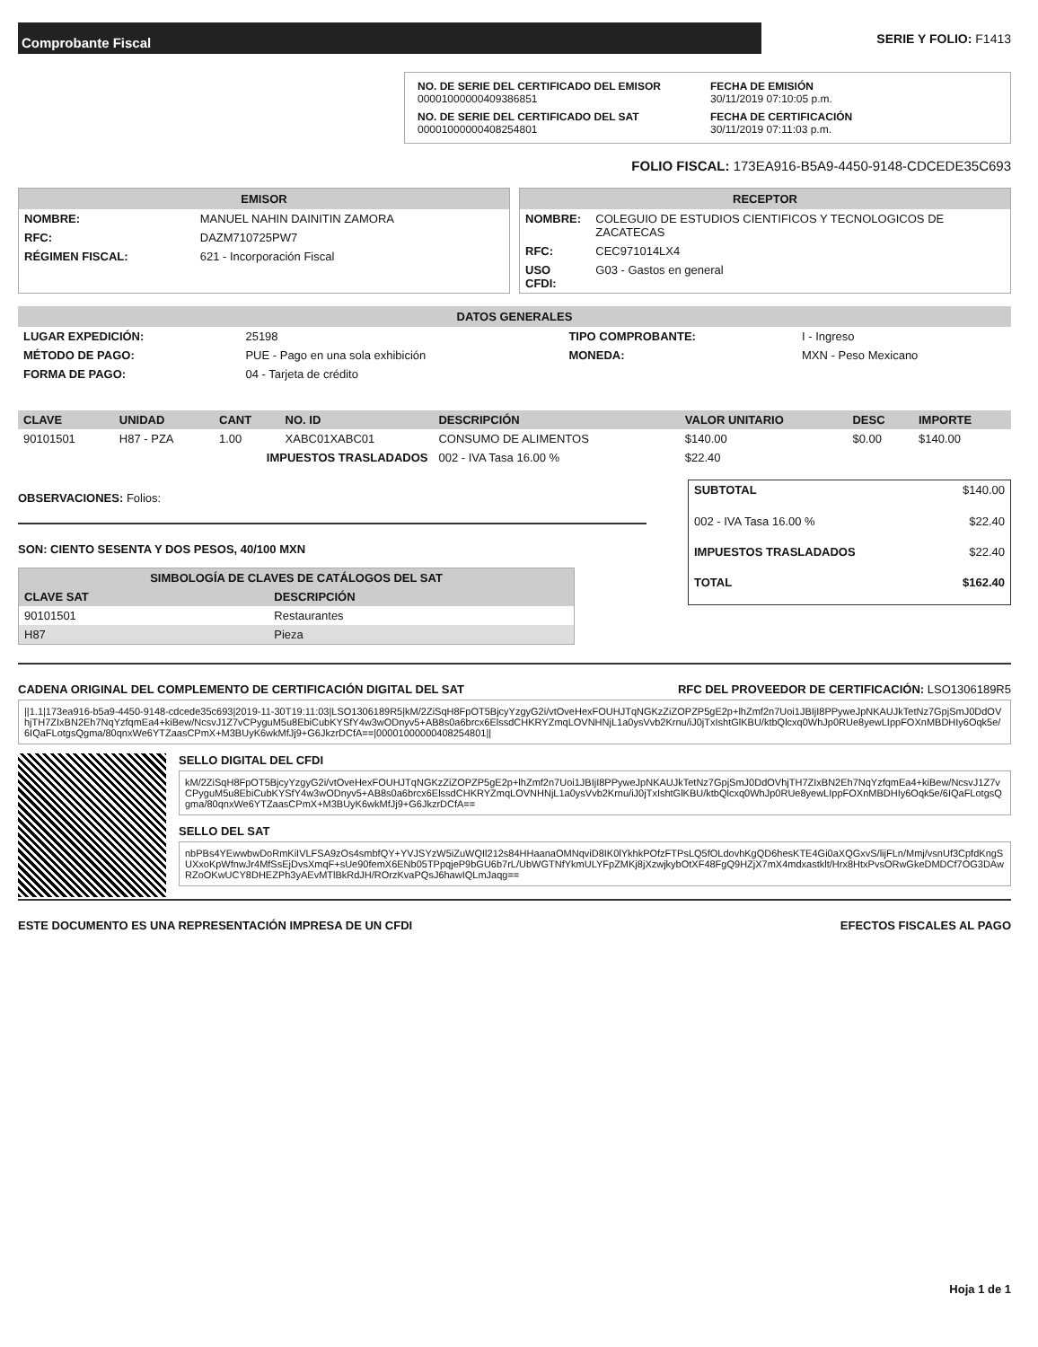Comprobante Fiscal
SERIE Y FOLIO: F1413
NO. DE SERIE DEL CERTIFICADO DEL EMISOR
00001000000409386851
FECHA DE EMISIÓN
30/11/2019 07:10:05 p.m.
NO. DE SERIE DEL CERTIFICADO DEL SAT
00001000000408254801
FECHA DE CERTIFICACIÓN
30/11/2019 07:11:03 p.m.
FOLIO FISCAL: 173EA916-B5A9-4450-9148-CDCEDE35C693
EMISOR
| NOMBRE: | MANUEL NAHIN DAINITIN ZAMORA |
| RFC: | DAZM710725PW7 |
| RÉGIMEN FISCAL: | 621 - Incorporación Fiscal |
RECEPTOR
| NOMBRE: | COLEGUIO DE ESTUDIOS CIENTIFICOS Y TECNOLOGICOS DE ZACATECAS |
| RFC: | CEC971014LX4 |
| USO CFDI: | G03 - Gastos en general |
DATOS GENERALES
| LUGAR EXPEDICIÓN: | 25198 | TIPO COMPROBANTE: | I - Ingreso |
| MÉTODO DE PAGO: | PUE - Pago en una sola exhibición | MONEDA: | MXN - Peso Mexicano |
| FORMA DE PAGO: | 04 - Tarjeta de crédito | | |
| CLAVE | UNIDAD | CANT | NO. ID | DESCRIPCIÓN | VALOR UNITARIO | DESC | IMPORTE |
| --- | --- | --- | --- | --- | --- | --- | --- |
| 90101501 | H87 - PZA | 1.00 | XABC01XABC01 | CONSUMO DE ALIMENTOS | $140.00 | $0.00 | $140.00 |
| IMPUESTOS TRASLADADOS | | | | 002 - IVA Tasa 16.00 % | $22.40 | | |
OBSERVACIONES: Folios:
SON: CIENTO SESENTA Y DOS PESOS, 40/100 MXN
| SIMBOLOGÍA DE CLAVES DE CATÁLOGOS DEL SAT | |
| --- | --- |
| CLAVE SAT | DESCRIPCIÓN |
| 90101501 | Restaurantes |
| H87 | Pieza |
| SUBTOTAL | $140.00 |
| 002 - IVA Tasa 16.00 % | $22.40 |
| IMPUESTOS TRASLADADOS | $22.40 |
| TOTAL | $162.40 |
CADENA ORIGINAL DEL COMPLEMENTO DE CERTIFICACIÓN DIGITAL DEL SAT RFC DEL PROVEEDOR DE CERTIFICACIÓN: LSO1306189R5
||1.1|173ea916-b5a9-4450-9148-cdcede35c693|2019-11-30T19:11:03|LSO1306189R5|kM/2ZiSqH8FpOT5BjcyYzgyG2i/vtOveHexFOUHJTqNGKzZiZOPZP5gE2p+lhZmf2n7Uoi1JBIjI8PPyweJpNKAUJkTetNz7GpjSmJ0DdOVhjTH7ZIxBN2Eh7NqYzfqmEa4+kiBew/NcsvJ1Z7vCPyguM5u8EbiCubKYSfY4w3wODnyv5+AB8s0a6brcx6ElssdCHKRYZmqLOVNHNjL1a0ysVvb2Krnu/iJ0jTxIshtGlKBU/ktbQlcxq0WhJp0RUe8yewLIppFOXnMBDHIy6Oqk5e/6IQaFLotgsQgma/80qnxWe6YTZaasCPmX+M3BUyK6wkMfJj9+G6JkzrDCfA==|00001000000408254801||
SELLO DIGITAL DEL CFDI
kM/2ZiSqH8FpOT5BjcyYzgyG2i/vtOveHexFOUHJTqNGKzZiZOPZP5gE2p+lhZmf2n7Uoi1JBIjI8PPyweJpNKAUJkTetNz7GpjSmJ0DdOVhjTH7ZIxBN2Eh7NqYzfqmEa4+kiBew/NcsvJ1Z7vCPyguM5u8EbiCubKYSfY4w3wODnyv5+AB8s0a6brcx6ElssdCHKRYZmqLOVNHNjL1a0ysVvb2Krnu/iJ0jTxIshtGlKBU/ktbQlcxq0WhJp0RUe8yewLIppFOXnMBDHIy6Oqk5e/6IQaFLotgsQgma/80qnxWe6YTZaasCPmX+M3BUyK6wkMfJj9+G6JkzrDCfA==
SELLO DEL SAT
nbPBs4YEwwbwDoRmKiIVLFSA9zOs4smbfQY+YVJSYzW5iZuWQIl212s84HHaanaOMNqviD8IK0lYkhkPOfzFTPsLQ5fOLdovhKgQD6hesKTE4Gi0aXQGxvS/lijFLn/Mmj/vsnUf3CpfdKngSUXxoKpWfnwJr4MfSsEjDvsXmqF+sUe90femX6ENb05TPpqjeP9bGU6b7rL/UbWGTNfYkmULYFpZMKj8jXzwjkybOtXF48FgQ9HZjX7mX4mdxastklt/Hrx8HtxPvsORwGkeDMDCf7OG3DAwRZoOKwUCY8DHEZPh3yAEvMTlBkRdJH/ROrzKvaPQsJ6hawIQLmJaqg==
ESTE DOCUMENTO ES UNA REPRESENTACIÓN IMPRESA DE UN CFDI EFECTOS FISCALES AL PAGO
Hoja 1 de 1